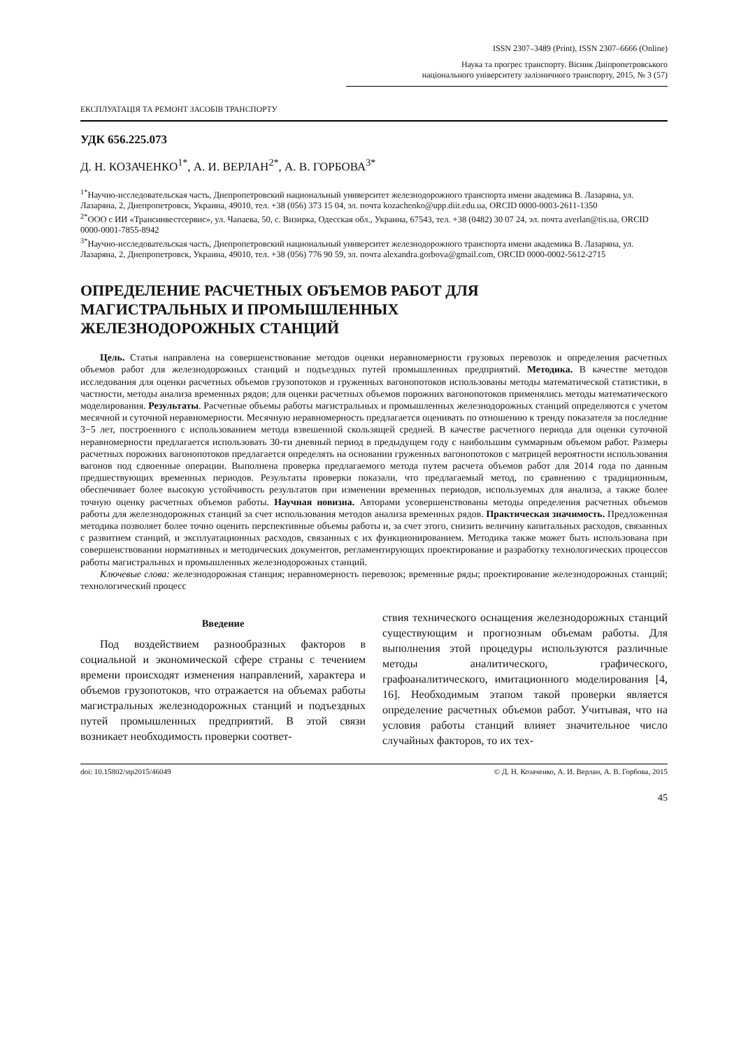ISSN 2307–3489 (Print), ISSN 2307–6666 (Online)
Наука та прогрес транспорту. Вісник Дніпропетровського
національного університету залізничного транспорту, 2015, № 3 (57)
ЕКСПЛУАТАЦІЯ ТА РЕМОНТ ЗАСОБІВ ТРАНСПОРТУ
УДК 656.225.073
Д. Н. КОЗАЧЕНКО<sup>1*</sup>, А. И. ВЕРЛАН<sup>2*</sup>, А. В. ГОРБОВА<sup>3*</sup>
<sup>1*</sup>Научно-исследовательская часть, Днепропетровский национальный университет железнодорожного транспорта имени академика В. Лазаряна, ул. Лазаряна, 2, Днепропетровск, Украина, 49010, тел. +38 (056) 373 15 04, эл. почта kozachenko@upp.diit.edu.ua, ORCID 0000-0003-2611-1350
<sup>2*</sup>ООО с ИИ «Трансинвестсервис», ул. Чапаева, 50, с. Визирка, Одесская обл., Украина, 67543, тел. +38 (0482) 30 07 24, эл. почта averlan@tis.ua, ORCID 0000-0001-7855-8942
<sup>3*</sup>Научно-исследовательская часть, Днепропетровский национальный университет железнодорожного транспорта имени академика В. Лазаряна, ул. Лазаряна, 2, Днепропетровск, Украина, 49010, тел. +38 (056) 776 90 59, эл. почта alexandra.gorbova@gmail.com, ORCID 0000-0002-5612-2715
ОПРЕДЕЛЕНИЕ РАСЧЕТНЫХ ОБЪЕМОВ РАБОТ ДЛЯ
МАГИСТРАЛЬНЫХ И ПРОМЫШЛЕННЫХ
ЖЕЛЕЗНОДОРОЖНЫХ СТАНЦИЙ
Цель. Статья направлена на совершенствование методов оценки неравномерности грузовых перевозок и определения расчетных объемов работ для железнодорожных станций и подъездных путей промышленных предприятий. Методика. В качестве методов исследования для оценки расчетных объемов грузопотоков и груженных вагонопотоков использованы методы математической статистики, в частности, методы анализа временных рядов; для оценки расчетных объемов порожних вагонопотоков применялись методы математического моделирования. Результаты. Расчетные объемы работы магистральных и промышленных железнодорожных станций определяются с учетом месячной и суточной неравномерности. Месячную неравномерность предлагается оценивать по отношению к тренду показателя за последние 3−5 лет, построенного с использованием метода взвешенной скользящей средней. В качестве расчетного периода для оценки суточной неравномерности предлагается использовать 30-ти дневный период в предыдущем году с наибольшим суммарным объемом работ. Размеры расчетных порожних вагонопотоков предлагается определять на основании груженных вагонопотоков с матрицей вероятности использования вагонов под сдвоенные операции. Выполнена проверка предлагаемого метода путем расчета объемов работ для 2014 года по данным предшествующих временных периодов. Результаты проверки показали, что предлагаемый метод, по сравнению с традиционным, обеспечивает более высокую устойчивость результатов при изменении временных периодов, используемых для анализа, а также более точную оценку расчетных объемов работы. Научная новизна. Авторами усовершенствованы методы определения расчетных объемов работы для железнодорожных станций за счет использования методов анализа временных рядов. Практическая значимость. Предложенная методика позволяет более точно оценить перспективные объемы работы и, за счет этого, снизить величину капитальных расходов, связанных с развитием станций, и эксплуатационных расходов, связанных с их функционированием. Методика также может быть использована при совершенствовании нормативных и методических документов, регламентирующих проектирование и разработку технологических процессов работы магистральных и промышленных железнодорожных станций.
Ключевые слова: железнодорожная станция; неравномерность перевозок; временные ряды; проектирование железнодорожных станций; технологический процесс
Введение
Под воздействием разнообразных факторов в социальной и экономической сфере страны с течением времени происходят изменения направлений, характера и объемов грузопотоков, что отражается на объемах работы магистральных железнодорожных станций и подъездных путей промышленных предприятий. В этой связи возникает необходимость проверки соответ-
ствия технического оснащения железнодорожных станций существующим и прогнозным объемам работы. Для выполнения этой процедуры используются различные методы аналитического, графического, графоаналитического, имитационного моделирования [4, 16]. Необходимым этапом такой проверки является определение расчетных объемов работ. Учитывая, что на условия работы станций влияет значительное число случайных факторов, то их тех-
doi: 10.15802/stp2015/46049 © Д. Н. Козаченко, А. И. Верлан, А. В. Горбова, 2015
45